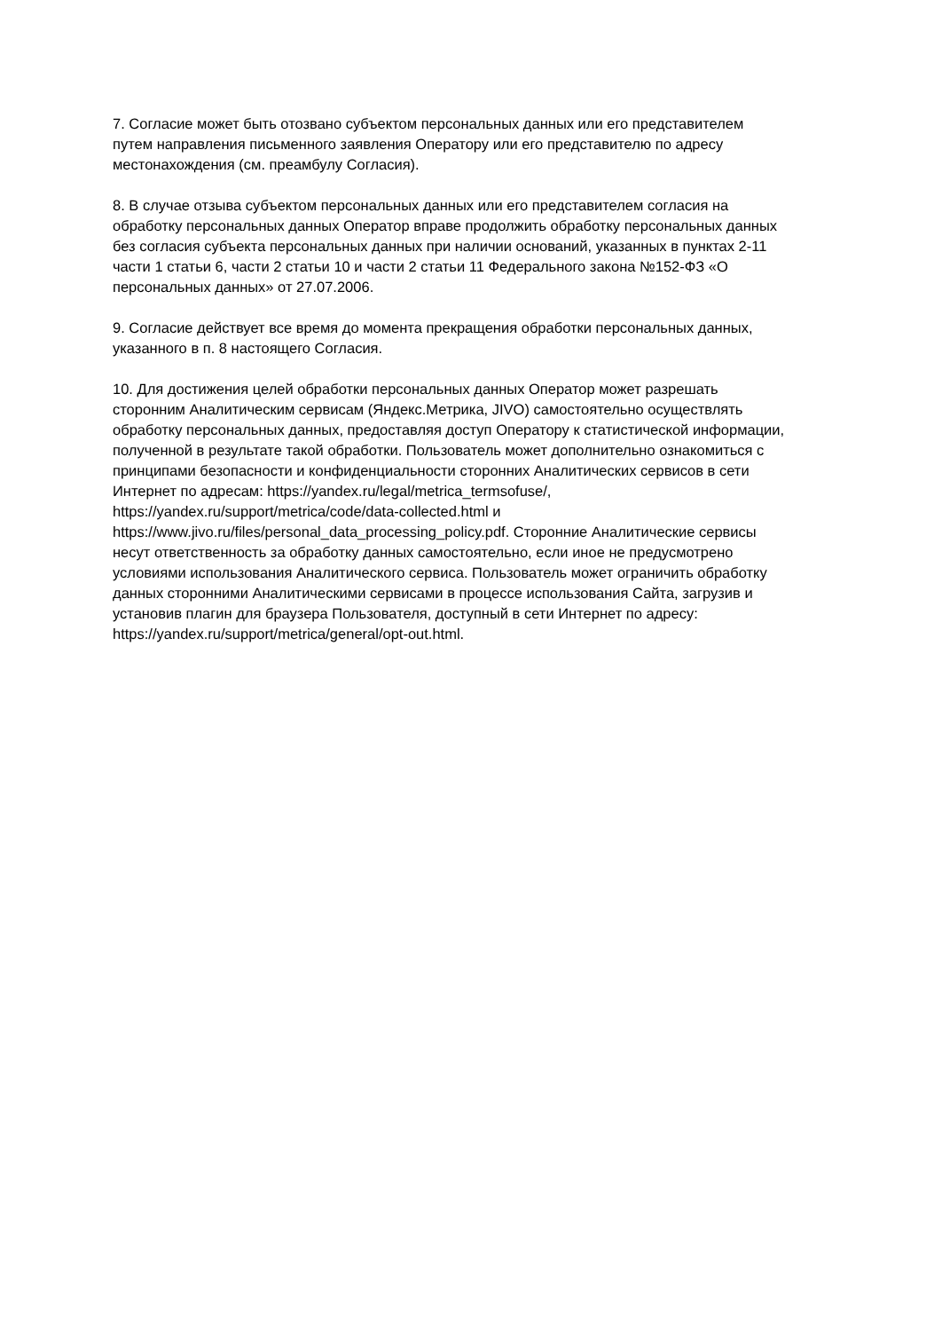7. Согласие может быть отозвано субъектом персональных данных или его представителем
путем направления письменного заявления Оператору или его представителю по адресу
местонахождения (см. преамбулу Согласия).
8. В случае отзыва субъектом персональных данных или его представителем согласия на
обработку персональных данных Оператор вправе продолжить обработку персональных данных
без согласия субъекта персональных данных при наличии оснований, указанных в пунктах 2-11
части 1 статьи 6, части 2 статьи 10 и части 2 статьи 11 Федерального закона №152-ФЗ «О
персональных данных» от 27.07.2006.
9. Согласие действует все время до момента прекращения обработки персональных данных,
указанного в п. 8 настоящего Согласия.
10. Для достижения целей обработки персональных данных Оператор может разрешать
сторонним Аналитическим сервисам (Яндекс.Метрика, JIVO) самостоятельно осуществлять
обработку персональных данных, предоставляя доступ Оператору к статистической информации,
полученной в результате такой обработки. Пользователь может дополнительно ознакомиться с
принципами безопасности и конфиденциальности сторонних Аналитических сервисов в сети
Интернет по адресам: https://yandex.ru/legal/metrica_termsofuse/,
https://yandex.ru/support/metrica/code/data-collected.html и
https://www.jivo.ru/files/personal_data_processing_policy.pdf. Сторонние Аналитические сервисы
несут ответственность за обработку данных самостоятельно, если иное не предусмотрено
условиями использования Аналитического сервиса. Пользователь может ограничить обработку
данных сторонними Аналитическими сервисами в процессе использования Сайта, загрузив и
установив плагин для браузера Пользователя, доступный в сети Интернет по адресу:
https://yandex.ru/support/metrica/general/opt-out.html.